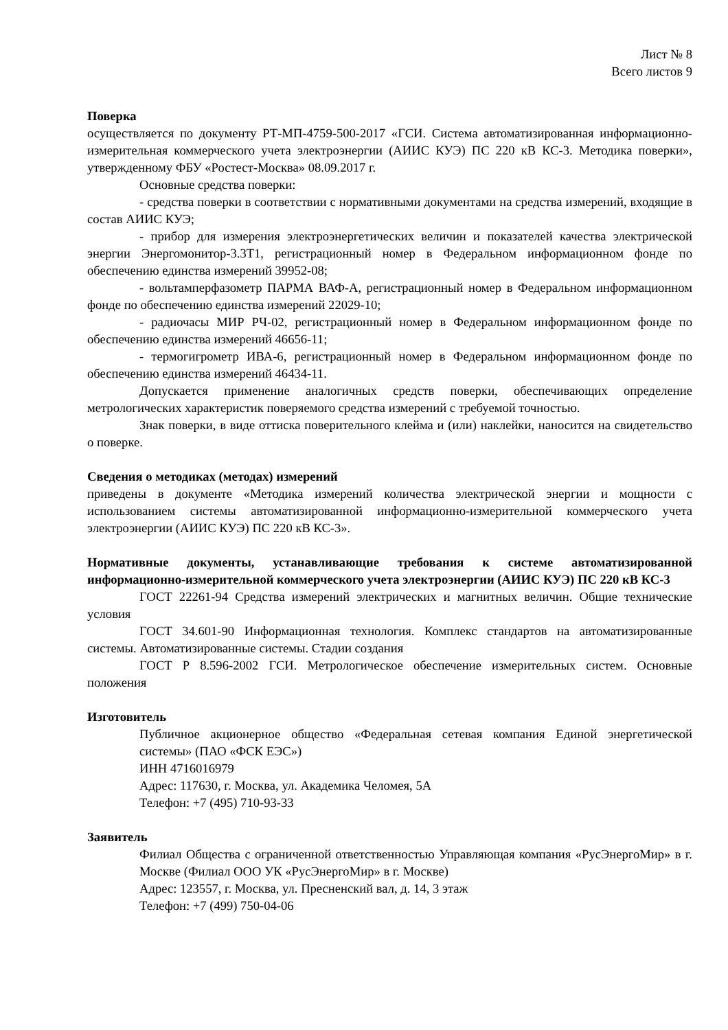Лист № 8
Всего листов 9
Поверка
осуществляется по документу РТ-МП-4759-500-2017 «ГСИ. Система автоматизированная информационно-измерительная коммерческого учета электроэнергии (АИИС КУЭ) ПС 220 кВ КС-3. Методика поверки», утвержденному ФБУ «Ростест-Москва» 08.09.2017 г.
Основные средства поверки:
- средства поверки в соответствии с нормативными документами на средства измерений, входящие в состав АИИС КУЭ;
- прибор для измерения электроэнергетических величин и показателей качества электрической энергии Энергомонитор-3.3Т1, регистрационный номер в Федеральном информационном фонде по обеспечению единства измерений 39952-08;
- вольтамперфазометр ПАРМА ВАФ-А, регистрационный номер в Федеральном информационном фонде по обеспечению единства измерений 22029-10;
- радиочасы МИР РЧ-02, регистрационный номер в Федеральном информационном фонде по обеспечению единства измерений 46656-11;
- термогигрометр ИВА-6, регистрационный номер в Федеральном информационном фонде по обеспечению единства измерений 46434-11.
Допускается применение аналогичных средств поверки, обеспечивающих определение метрологических характеристик поверяемого средства измерений с требуемой точностью.
Знак поверки, в виде оттиска поверительного клейма и (или) наклейки, наносится на свидетельство о поверке.
Сведения о методиках (методах) измерений
приведены в документе «Методика измерений количества электрической энергии и мощности с использованием системы автоматизированной информационно-измерительной коммерческого учета электроэнергии (АИИС КУЭ) ПС 220 кВ КС-3».
Нормативные документы, устанавливающие требования к системе автоматизированной информационно-измерительной коммерческого учета электроэнергии (АИИС КУЭ) ПС 220 кВ КС-3
ГОСТ 22261-94 Средства измерений электрических и магнитных величин. Общие технические условия
ГОСТ 34.601-90 Информационная технология. Комплекс стандартов на автоматизированные системы. Автоматизированные системы. Стадии создания
ГОСТ Р 8.596-2002 ГСИ. Метрологическое обеспечение измерительных систем. Основные положения
Изготовитель
Публичное акционерное общество «Федеральная сетевая компания Единой энергетической системы» (ПАО «ФСК ЕЭС»)
ИНН 4716016979
Адрес: 117630, г. Москва, ул. Академика Челомея, 5А
Телефон: +7 (495) 710-93-33
Заявитель
Филиал Общества с ограниченной ответственностью Управляющая компания «РусЭнергоМир» в г. Москве (Филиал ООО УК «РусЭнергоМир» в г. Москве)
Адрес: 123557, г. Москва, ул. Пресненский вал, д. 14, 3 этаж
Телефон: +7 (499) 750-04-06